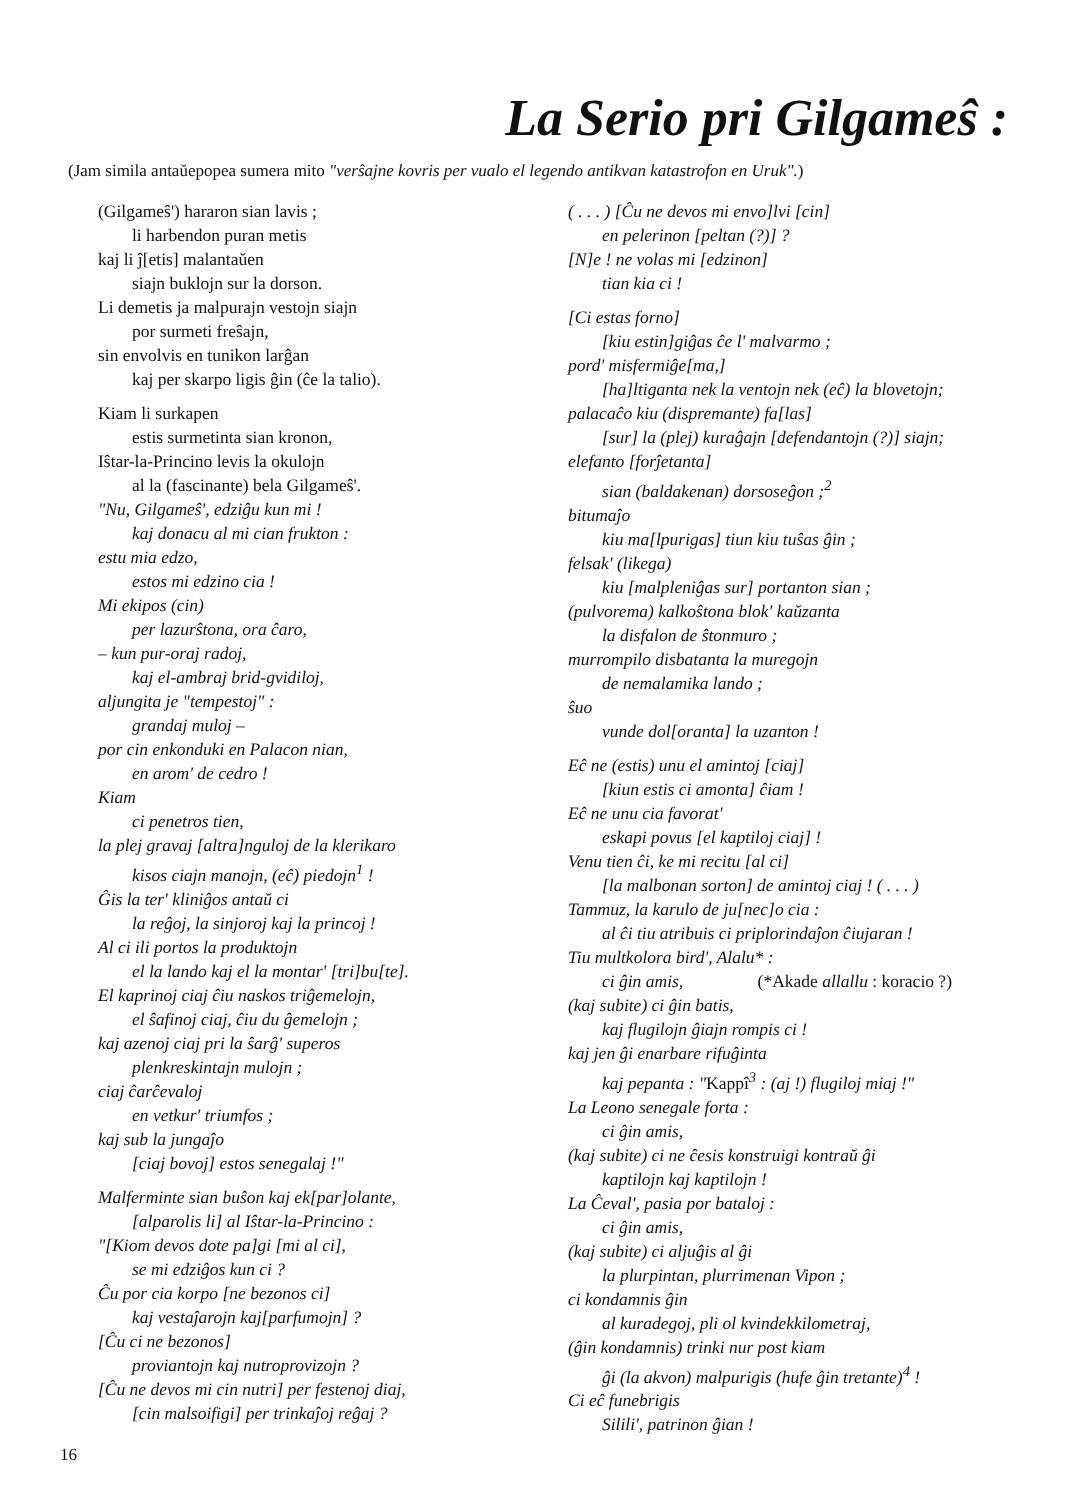La Serio pri Gilgameŝ :
(Jam simila antaŭepopea sumera mito "verŝajne kovris per vualo el legendo antikvan katastrofon en Uruk".)
(Gilgameŝ') hararon sian lavis ;
li harbendon puran metis
kaj li ĵ[etis] malantaŭen
siajn buklojn sur la dorson.
Li demetis ja malpurajn vestojn siajn
por surmeti freŝajn,
sin envolvis en tunikon larĝan
kaj per skarpo ligis ĝin (ĉe la talio).
Kiam li surkapen
estis surmetinta sian kronon,
Iŝtar-la-Princino levis la okulojn
al la (fascinante) bela Gilgameŝ'.
"Nu, Gilgameŝ', edziĝu kun mi !
kaj donacu al mi cian frukton :
estu mia edzo,
estos mi edzino cia !
Mi ekipos (cin)
per lazurŝtona, ora ĉaro,
– kun pur-oraj radoj,
kaj el-ambraj brid-gvidiloj,
aljungita je "tempestoj" :
grandaj muloj –
por cin enkonduki en Palacon nian,
en arom' de cedro !
Kiam
ci penetros tien,
la plej gravaj [altra]nguloj de la klerikaro
kisos ciajn manojn, (eĉ) piedojn<sup>1</sup> !
Ĝis la ter' kliniĝos antaŭ ci
la reĝoj, la sinjoroj kaj la princoj !
Al ci ili portos la produktojn
el la lando kaj el la montar' [tri]bu[te].
El kaprinoj ciaj ĉiu naskos triĝemelojn,
el ŝafinoj ciaj, ĉiu du ĝemelojn ;
kaj azenoj ciaj pri la ŝarĝ' superos
plenkreskintajn mulojn ;
ciaj ĉarĉevaloj
en vetkur' triumfos ;
kaj sub la jungaĵo
[ciaj bovoj] estos senegalaj !"
Malferminte sian buŝon kaj ek[par]olante,
[alparolis li] al Iŝtar-la-Princino :
"[Kiom devos dote pa]gi [mi al ci],
se mi edziĝos kun ci ?
Ĉu por cia korpo [ne bezonos ci]
kaj vestaĵarojn kaj[parfumojn] ?
[Ĉu ci ne bezonos]
proviantojn kaj nutroprovizojn ?
[Ĉu ne devos mi cin nutri] per festenoj diaj,
[cin malsoifigi] per trinkaĵoj reĝaj ?
( . . . ) [Ĉu ne devos mi envo]lvi [cin]
en pelerinon [peltan (?)] ?
[N]e ! ne volas mi [edzinon]
tian kia ci !
[Ci estas forno]
[kiu estin]giĝas ĉe l' malvarmo ;
pord' misfermiĝe[ma,]
[ha]ltiganta nek la ventojn nek (eĉ) la blovetojn;
palacaĉo kiu (dispremante) fa[las]
[sur] la (plej) kuraĝajn [defendantojn (?)] siajn;
elefanto [forĵetanta]
sian (baldakenan) dorsoseĝon ;<sup>2</sup>
bitumaĵo
kiu ma[lpurigas] tiun kiu tuŝas ĝin ;
felsak' (likega)
kiu [malpleniĝas sur] portanton sian ;
(pulvorema) kalkoŝtona blok' kaŭzanta
la disfalon de ŝtonmuro ;
murrompilo disbatanta la muregojn
de nemalamika lando ;
ŝuo
vunde dol[oranta] la uzanton !
Eĉ ne (estis) unu el amintoj [ciaj]
[kiun estis ci amonta] ĉiam !
Eĉ ne unu cia favorat'
eskapi povus [el kaptiloj ciaj] !
Venu tien ĉi, ke mi recitu [al ci]
[la malbonan sorton] de amintoj ciaj ! ( . . . )
Tammuz, la karulo de ju[nec]o cia :
al ĉi tiu atribuis ci priplorindaĵon ĉiujaran !
Tiu multkolora bird', Alalu* :
ci ĝin amis, (*Akade allallu : koracio ?)
(kaj subite) ci ĝin batis,
kaj flugilojn ĝiajn rompis ci !
kaj jen ĝi enarbare rifuĝinta
kaj pepanta : "Kappî<sup>3</sup> : (aj !) flugiloj miaj !"
La Leono senegale forta :
ci ĝin amis,
(kaj subite) ci ne ĉesis konstruigi kontraŭ ĝi
kaptilojn kaj kaptilojn !
La Ĉeval', pasia por bataloj :
ci ĝin amis,
(kaj subite) ci aljuĝis al ĝi
la plurpintan, plurrimenan Vipon ;
ci kondamnis ĝin
al kuradegoj, pli ol kvindekkilometraj,
(ĝin kondamnis) trinki nur post kiam
ĝi (la akvon) malpurigis (hufe ĝin tretante)<sup>4</sup> !
Ci eĉ funebrigis
Silili', patrinon ĝian !
16